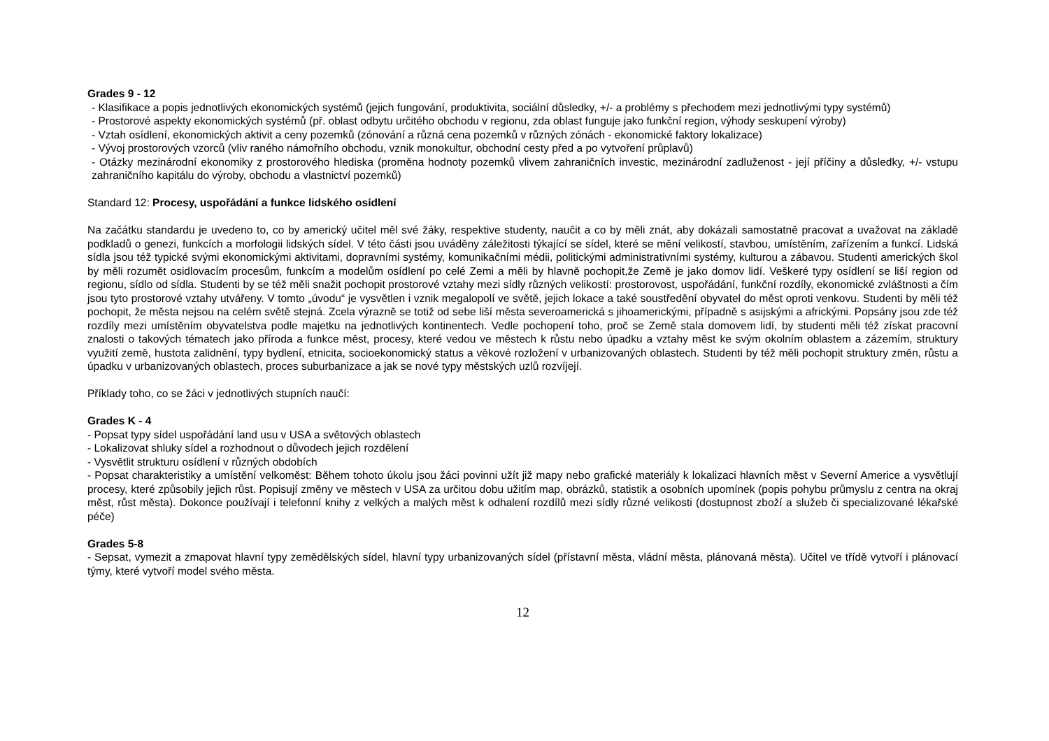Grades 9 - 12
- Klasifikace a popis jednotlivých ekonomických systémů (jejich fungování, produktivita, sociální důsledky, +/- a problémy s přechodem mezi jednotlivými typy systémů)
- Prostorové aspekty ekonomických systémů (př. oblast odbytu určitého obchodu v regionu, zda oblast funguje jako funkční region, výhody seskupení výroby)
- Vztah osídlení, ekonomických aktivit a ceny pozemků (zónování a různá cena pozemků v různých zónách - ekonomické faktory lokalizace)
- Vývoj prostorových vzorců (vliv raného námořního obchodu, vznik monokultur, obchodní cesty před a po vytvoření průplavů)
- Otázky mezinárodní ekonomiky z prostorového hlediska (proměna hodnoty pozemků vlivem zahraničních investic, mezinárodní zadluženost - její příčiny a důsledky, +/- vstupu zahraničního kapitálu do výroby, obchodu a vlastnictví pozemků)
Standard 12: Procesy, uspořádání a funkce lidského osídlení
Na začátku standardu je uvedeno to, co by americký učitel měl své žáky, respektive studenty, naučit a co by měli znát, aby dokázali samostatně pracovat a uvažovat na základě podkladů o genezi, funkcích a morfologii lidských sídel. V této části jsou uváděny záležitosti týkající se sídel, které se mění velikostí, stavbou, umístěním, zařízením a funkcí. Lidská sídla jsou též typické svými ekonomickými aktivitami, dopravními systémy, komunikačními médii, politickými administrativními systémy, kulturou a zábavou. Studenti amerických škol by měli rozumět osidlovacím procesům, funkcím a modelům osídlení po celé Zemi a měli by hlavně pochopit,že Země je jako domov lidí. Veškeré typy osídlení se liší region od regionu, sídlo od sídla. Studenti by se též měli snažit pochopit prostorové vztahy mezi sídly různých velikostí: prostorovost, uspořádání, funkční rozdíly, ekonomické zvláštnosti a čím jsou tyto prostorové vztahy utvářeny. V tomto „úvodu“ je vysvětlen i vznik megalopolí ve světě, jejich lokace a také soustředění obyvatel do měst oproti venkovu. Studenti by měli též pochopit, že města nejsou na celém světě stejná. Zcela výrazně se totiž od sebe liší města severoamerická s jihoamerickými, případně s asijskými a africkými. Popsány jsou zde též rozdíly mezi umístěním obyvatelstva podle majetku na jednotlivých kontinentech. Vedle pochopení toho, proč se Země stala domovem lidí, by studenti měli též získat pracovní znalosti o takových tématech jako příroda a funkce měst, procesy, které vedou ve městech k růstu nebo úpadku a vztahy měst ke svým okolním oblastem a zázemím, struktury využití země, hustota zalidnění, typy bydlení, etnicita, socioekonomický status a věkové rozložení v urbanizovaných oblastech. Studenti by též měli pochopit struktury změn, růstu a úpadku v urbanizovaných oblastech, proces suburbanizace a jak se nové typy městských uzlů rozvíjejí.
Příklady toho, co se žáci v jednotlivých stupních naučí:
Grades K - 4
- Popsat typy sídel uspořádání land usu v USA a světových oblastech
- Lokalizovat shluky sídel a rozhodnout o důvodech jejich rozdělení
- Vysvětlit strukturu osídlení v různých obdobích
- Popsat charakteristiky a umístění velkoměst: Během tohoto úkolu jsou žáci povinni užít již mapy nebo grafické materiály k lokalizaci hlavních měst v Severní Americe a vysvětlují procesy, které způsobily jejich růst. Popisují změny ve městech v USA za určitou dobu užitím map, obrázků, statistik a osobních upomínek (popis pohybu průmyslu z centra na okraj měst, růst města). Dokonce používají i telefonní knihy z velkých a malých měst k odhalení rozdílů mezi sídly různé velikosti (dostupnost zboží a služeb či specializované lékařské péče)
Grades 5-8
- Sepsat, vymezit a zmapovat hlavní typy zemědělských sídel, hlavní typy urbanizovaných sídel (přístavní města, vládní města, plánovaná města). Učitel ve třídě vytvoří i plánovací týmy, které vytvoří model svého města.
12